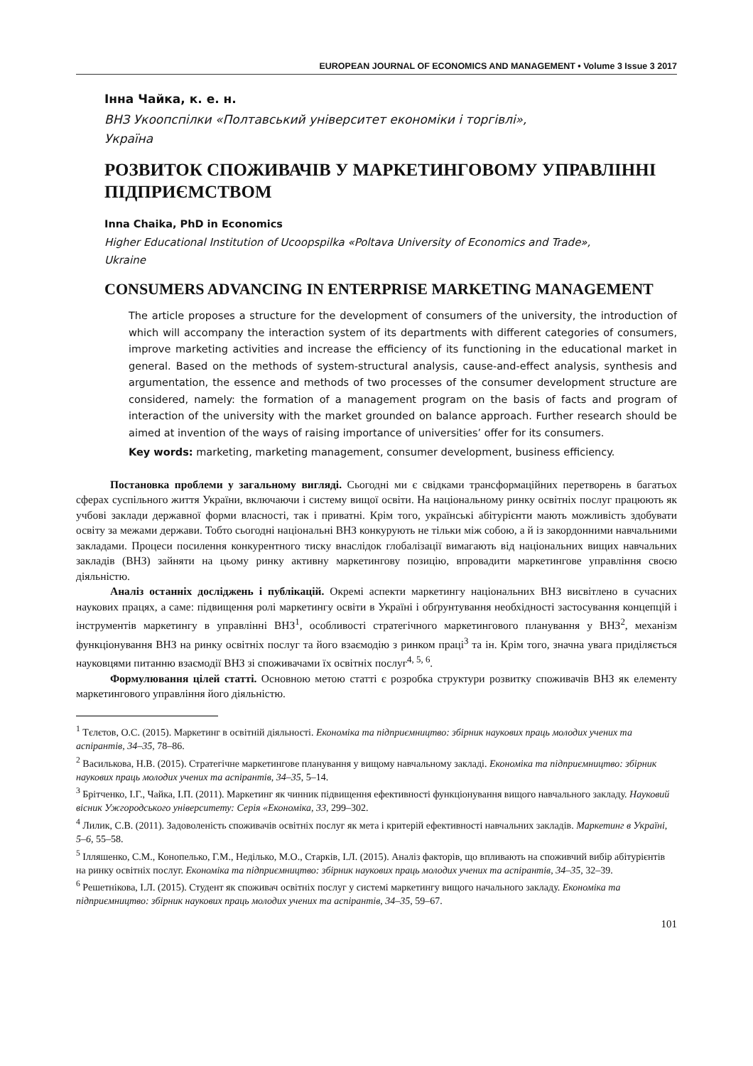EUROPEAN JOURNAL OF ECONOMICS AND MANAGEMENT • Volume 3 Issue 3 2017
Інна Чайка, к. е. н.
ВНЗ Укоопспілки «Полтавський університет економіки і торгівлі»,
Україна
РОЗВИТОК СПОЖИВАЧІВ У МАРКЕТИНГОВОМУ УПРАВЛІННІ ПІДПРИЄМСТВОМ
Inna Chaika, PhD in Economics
Higher Educational Institution of Ucoopspilka «Poltava University of Economics and Trade»,
Ukraine
CONSUMERS ADVANCING IN ENTERPRISE MARKETING MANAGEMENT
The article proposes a structure for the development of consumers of the university, the introduction of which will accompany the interaction system of its departments with different categories of consumers, improve marketing activities and increase the efficiency of its functioning in the educational market in general. Based on the methods of system-structural analysis, cause-and-effect analysis, synthesis and argumentation, the essence and methods of two processes of the consumer development structure are considered, namely: the formation of a management program on the basis of facts and program of interaction of the university with the market grounded on balance approach. Further research should be aimed at invention of the ways of raising importance of universities’ offer for its consumers.
Key words: marketing, marketing management, consumer development, business efficiency.
Постановка проблеми у загальному вигляді. Сьогодні ми є свідками трансформаційних перетворень в багатьох сферах суспільного життя України, включаючи і систему вищої освіти. На національному ринку освітніх послуг працюють як учбові заклади державної форми власності, так і приватні. Крім того, українські абітурієнти мають можливість здобувати освіту за межами держави. Тобто сьогодні національні ВНЗ конкурують не тільки між собою, а й із закордонними навчальними закладами. Процеси посилення конкурентного тиску внаслідок глобалізації вимагають від національних вищих навчальних закладів (ВНЗ) зайняти на цьому ринку активну маркетингову позицію, впровадити маркетингове управління своєю діяльністю.
Аналіз останніх досліджень і публікацій. Окремі аспекти маркетингу національних ВНЗ висвітлено в сучасних наукових працях, а саме: підвищення ролі маркетингу освіти в Україні і обґрунтування необхідності застосування концепцій і інструментів маркетингу в управлінні ВНЗ<sup>1</sup>, особливості стратегічного маркетингового планування у ВНЗ<sup>2</sup>, механізм функціонування ВНЗ на ринку освітніх послуг та його взаємодію з ринком праці<sup>3</sup> та ін. Крім того, значна увага приділяється науковцями питанню взаємодії ВНЗ зі споживачами їх освітніх послуг<sup>4, 5, 6</sup>.
Формулювання цілей статті. Основною метою статті є розробка структури розвитку споживачів ВНЗ як елементу маркетингового управління його діяльністю.
<sup>1</sup> Тєлєтов, О.С. (2015). Маркетинг в освітній діяльності. Економіка та підприємництво: збірник наукових праць молодих учених та аспірантів, 34–35, 78–86.
<sup>2</sup> Василькова, Н.В. (2015). Стратегічне маркетингове планування у вищому навчальному закладі. Економіка та підприємництво: збірник наукових праць молодих учених та аспірантів, 34–35, 5–14.
<sup>3</sup> Брітченко, І.Г., Чайка, І.П. (2011). Маркетинг як чинник підвищення ефективності функціонування вищого навчального закладу. Науковий вісник Ужгородського університету: Серія «Економіка, 33, 299–302.
<sup>4</sup> Лилик, С.В. (2011). Задоволеність споживачів освітніх послуг як мета і критерій ефективності навчальних закладів. Маркетинг в Україні, 5–6, 55–58.
<sup>5</sup> Ілляшенко, С.М., Конопелько, Г.М., Неділько, М.О., Старків, І.Л. (2015). Аналіз факторів, що впливають на споживчий вибір абітурієнтів на ринку освітніх послуг. Економіка та підприємництво: збірник наукових праць молодих учених та аспірантів, 34–35, 32–39.
<sup>6</sup> Решетнікова, І.Л. (2015). Студент як споживач освітніх послуг у системі маркетингу вищого начального закладу. Економіка та підприємництво: збірник наукових праць молодих учених та аспірантів, 34–35, 59–67.
101